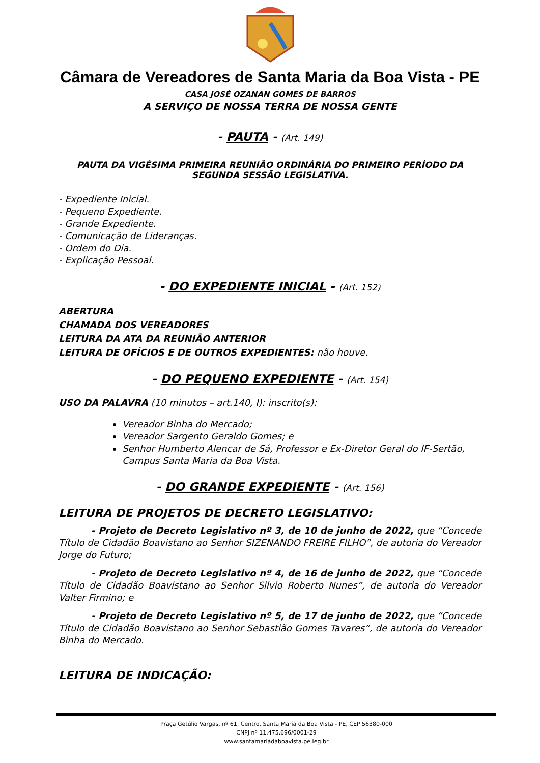Câmara de Vereadores de Santa Maria da Boa Vista - PE
CASA JOSÉ OZANAN GOMES DE BARROS
A SERVIÇO DE NOSSA TERRA DE NOSSA GENTE
- PAUTA - (Art. 149)
PAUTA DA VIGÉSIMA PRIMEIRA REUNIÃO ORDINÁRIA DO PRIMEIRO PERÍODO DA SEGUNDA SESSÃO LEGISLATIVA.
- Expediente Inicial.
- Pequeno Expediente.
- Grande Expediente.
- Comunicação de Lideranças.
- Ordem do Dia.
- Explicação Pessoal.
- DO EXPEDIENTE INICIAL - (Art. 152)
ABERTURA
CHAMADA DOS VEREADORES
LEITURA DA ATA DA REUNIÃO ANTERIOR
LEITURA DE OFÍCIOS E DE OUTROS EXPEDIENTES: não houve.
- DO PEQUENO EXPEDIENTE - (Art. 154)
USO DA PALAVRA (10 minutos – art.140, I): inscrito(s):
Vereador Binha do Mercado;
Vereador Sargento Geraldo Gomes; e
Senhor Humberto Alencar de Sá, Professor e Ex-Diretor Geral do IF-Sertão, Campus Santa Maria da Boa Vista.
- DO GRANDE EXPEDIENTE - (Art. 156)
LEITURA DE PROJETOS DE DECRETO LEGISLATIVO:
- Projeto de Decreto Legislativo nº 3, de 10 de junho de 2022, que “Concede Título de Cidadão Boavistano ao Senhor SIZENANDO FREIRE FILHO”, de autoria do Vereador Jorge do Futuro;
- Projeto de Decreto Legislativo nº 4, de 16 de junho de 2022, que “Concede Título de Cidadão Boavistano ao Senhor Silvio Roberto Nunes”, de autoria do Vereador Valter Firmino; e
- Projeto de Decreto Legislativo nº 5, de 17 de junho de 2022, que “Concede Título de Cidadão Boavistano ao Senhor Sebastião Gomes Tavares”, de autoria do Vereador Binha do Mercado.
LEITURA DE INDICAÇÃO:
Praça Getúlio Vargas, nº 61, Centro, Santa Maria da Boa Vista - PE, CEP 56380-000
CNPJ nº 11.475.696/0001-29
www.santamariadaboavista.pe.leg.br